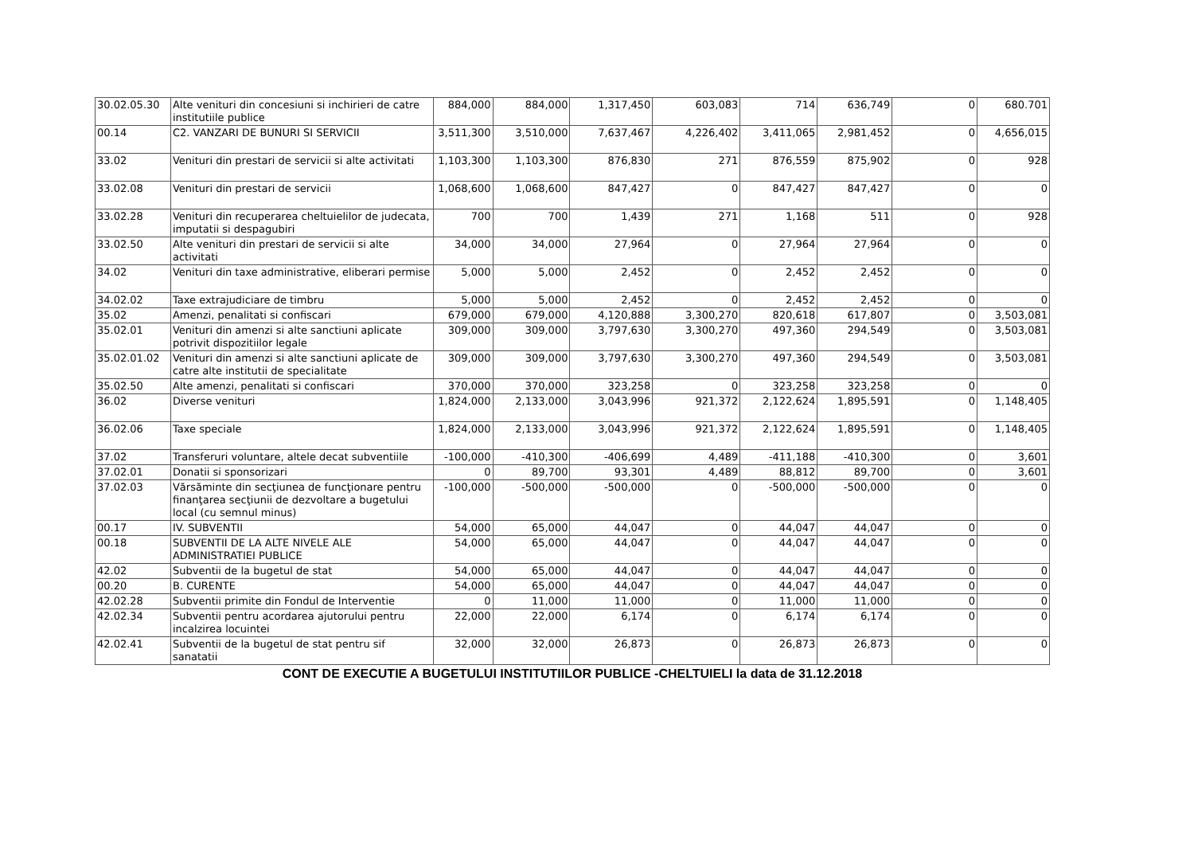| 30.02.05.30 | Alte venituri din concesiuni si inchirieri de catre institutiile publice | 884,000 | 884,000 | 1,317,450 | 603,083 | 714 | 636,749 | 0 | 680.701 |
| 00.14 | C2. VANZARI DE BUNURI SI SERVICII | 3,511,300 | 3,510,000 | 7,637,467 | 4,226,402 | 3,411,065 | 2,981,452 | 0 | 4,656,015 |
| 33.02 | Venituri din prestari de servicii si alte activitati | 1,103,300 | 1,103,300 | 876,830 | 271 | 876,559 | 875,902 | 0 | 928 |
| 33.02.08 | Venituri din prestari de servicii | 1,068,600 | 1,068,600 | 847,427 | 0 | 847,427 | 847,427 | 0 | 0 |
| 33.02.28 | Venituri din recuperarea cheltuielilor de judecata, imputatii si despagubiri | 700 | 700 | 1,439 | 271 | 1,168 | 511 | 0 | 928 |
| 33.02.50 | Alte venituri din prestari de servicii si alte activitati | 34,000 | 34,000 | 27,964 | 0 | 27,964 | 27,964 | 0 | 0 |
| 34.02 | Venituri din taxe administrative, eliberari permise | 5,000 | 5,000 | 2,452 | 0 | 2,452 | 2,452 | 0 | 0 |
| 34.02.02 | Taxe extrajudiciare de timbru | 5,000 | 5,000 | 2,452 | 0 | 2,452 | 2,452 | 0 | 0 |
| 35.02 | Amenzi, penalitati si confiscari | 679,000 | 679,000 | 4,120,888 | 3,300,270 | 820,618 | 617,807 | 0 | 3,503,081 |
| 35.02.01 | Venituri din amenzi si alte sanctiuni aplicate potrivit dispozitiilor legale | 309,000 | 309,000 | 3,797,630 | 3,300,270 | 497,360 | 294,549 | 0 | 3,503,081 |
| 35.02.01.02 | Venituri din amenzi si alte sanctiuni aplicate de catre alte institutii de specialitate | 309,000 | 309,000 | 3,797,630 | 3,300,270 | 497,360 | 294,549 | 0 | 3,503,081 |
| 35.02.50 | Alte amenzi, penalitati si confiscari | 370,000 | 370,000 | 323,258 | 0 | 323,258 | 323,258 | 0 | 0 |
| 36.02 | Diverse venituri | 1,824,000 | 2,133,000 | 3,043,996 | 921,372 | 2,122,624 | 1,895,591 | 0 | 1,148,405 |
| 36.02.06 | Taxe speciale | 1,824,000 | 2,133,000 | 3,043,996 | 921,372 | 2,122,624 | 1,895,591 | 0 | 1,148,405 |
| 37.02 | Transferuri voluntare, altele decat subventiile | -100,000 | -410,300 | -406,699 | 4,489 | -411,188 | -410,300 | 0 | 3,601 |
| 37.02.01 | Donatii si sponsorizari | 0 | 89,700 | 93,301 | 4,489 | 88,812 | 89,700 | 0 | 3,601 |
| 37.02.03 | Vărsăminte din secţiunea de funcţionare pentru finanţarea secţiunii de dezvoltare a bugetului local (cu semnul minus) | -100,000 | -500,000 | -500,000 | 0 | -500,000 | -500,000 | 0 | 0 |
| 00.17 | IV. SUBVENTII | 54,000 | 65,000 | 44,047 | 0 | 44,047 | 44,047 | 0 | 0 |
| 00.18 | SUBVENTII DE LA ALTE NIVELE ALE ADMINISTRATIEI PUBLICE | 54,000 | 65,000 | 44,047 | 0 | 44,047 | 44,047 | 0 | 0 |
| 42.02 | Subventii de la bugetul de stat | 54,000 | 65,000 | 44,047 | 0 | 44,047 | 44,047 | 0 | 0 |
| 00.20 | B. CURENTE | 54,000 | 65,000 | 44,047 | 0 | 44,047 | 44,047 | 0 | 0 |
| 42.02.28 | Subventii primite din Fondul de Interventie | 0 | 11,000 | 11,000 | 0 | 11,000 | 11,000 | 0 | 0 |
| 42.02.34 | Subventii pentru acordarea ajutorului pentru incalzirea locuintei | 22,000 | 22,000 | 6,174 | 0 | 6,174 | 6,174 | 0 | 0 |
| 42.02.41 | Subventii de la bugetul de stat pentru sif sanatatii | 32,000 | 32,000 | 26,873 | 0 | 26,873 | 26,873 | 0 | 0 |
CONT DE EXECUTIE A BUGETULUI INSTITUTIILOR PUBLICE -CHELTUIELI la data de 31.12.2018